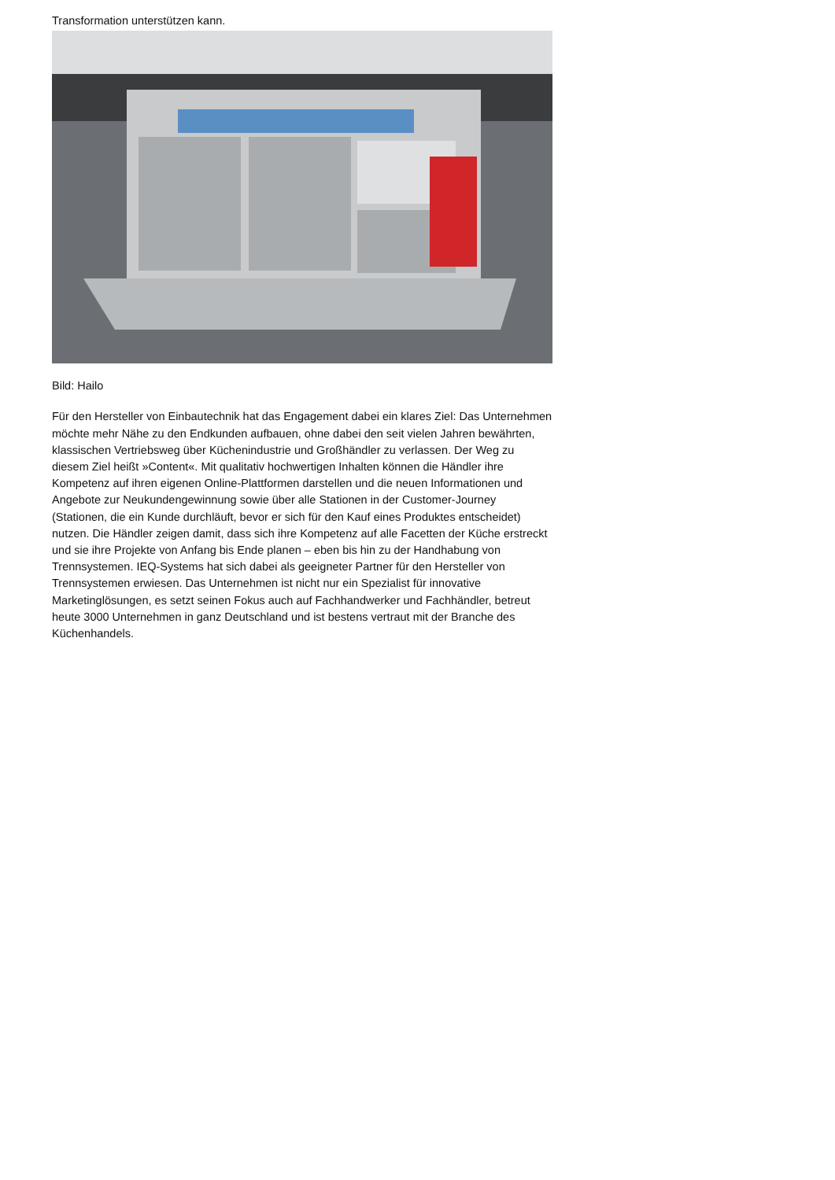Transformation unterstützen kann.
Bild: Hailo
Für den Hersteller von Einbautechnik hat das Engagement dabei ein klares Ziel: Das Unternehmen möchte mehr Nähe zu den Endkunden aufbauen, ohne dabei den seit vielen Jahren bewährten, klassischen Vertriebsweg über Küchenindustrie und Großhändler zu verlassen. Der Weg zu diesem Ziel heißt »Content«. Mit qualitativ hochwertigen Inhalten können die Händler ihre Kompetenz auf ihren eigenen Online-Plattformen darstellen und die neuen Informationen und Angebote zur Neukundengewinnung sowie über alle Stationen in der Customer-Journey (Stationen, die ein Kunde durchläuft, bevor er sich für den Kauf eines Produktes entscheidet) nutzen. Die Händler zeigen damit, dass sich ihre Kompetenz auf alle Facetten der Küche erstreckt und sie ihre Projekte von Anfang bis Ende planen – eben bis hin zu der Handhabung von Trennsystemen. IEQ-Systems hat sich dabei als geeigneter Partner für den Hersteller von Trennsystemen erwiesen. Das Unternehmen ist nicht nur ein Spezialist für innovative Marketinglösungen, es setzt seinen Fokus auch auf Fachhandwerker und Fachhändler, betreut heute 3000 Unternehmen in ganz Deutschland und ist bestens vertraut mit der Branche des Küchenhandels.